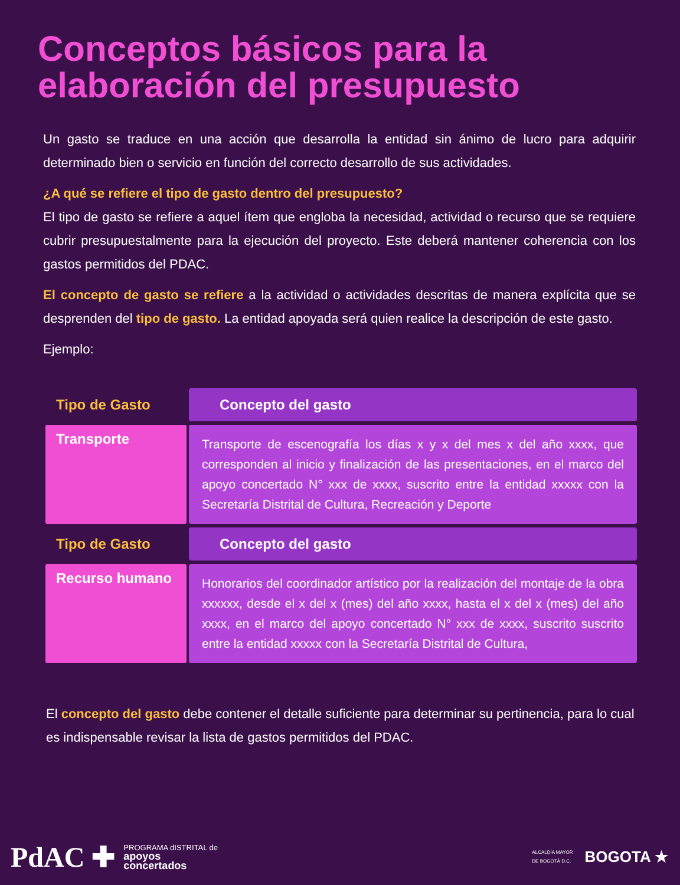Conceptos básicos para la
elaboración del presupuesto
Un gasto se traduce en una acción que desarrolla la entidad sin ánimo de lucro para adquirir determinado bien o servicio en función del correcto desarrollo de sus actividades.
¿A qué se refiere el tipo de gasto dentro del presupuesto?
El tipo de gasto se refiere a aquel ítem que engloba la necesidad, actividad o recurso que se requiere cubrir presupuestalmente para la ejecución del proyecto. Este deberá mantener coherencia con los gastos permitidos del PDAC.
El concepto de gasto se refiere a la actividad o actividades descritas de manera explícita que se desprenden del tipo de gasto. La entidad apoyada será quien realice la descripción de este gasto.
Ejemplo:
| Tipo de Gasto | Concepto del gasto |
| --- | --- |
| Transporte | Transporte de escenografía los días x y x del mes x del año xxxx, que corresponden al inicio y finalización de las presentaciones, en el marco del apoyo concertado N° xxx de xxxx, suscrito entre la entidad xxxxx con la Secretaría Distrital de Cultura, Recreación y Deporte |
| Tipo de Gasto | Concepto del gasto |
| Recurso humano | Honorarios del coordinador artístico por la realización del montaje de la obra xxxxxx, desde el x del x (mes) del año xxxx, hasta el x del x (mes) del año xxxx, en el marco del apoyo concertado N° xxx de xxxx, suscrito suscrito entre la entidad xxxxx con la Secretaría Distrital de Cultura, |
El concepto del gasto debe contener el detalle suficiente para determinar su pertinencia, para lo cual es indispensable revisar la lista de gastos permitidos del PDAC.
PdAC ✚ PROGRAMA dISTRITAL de
apoyos
concertados
ALCALDÍA MAYOR
DE BOGOTÁ D.C. BOGOTA ★